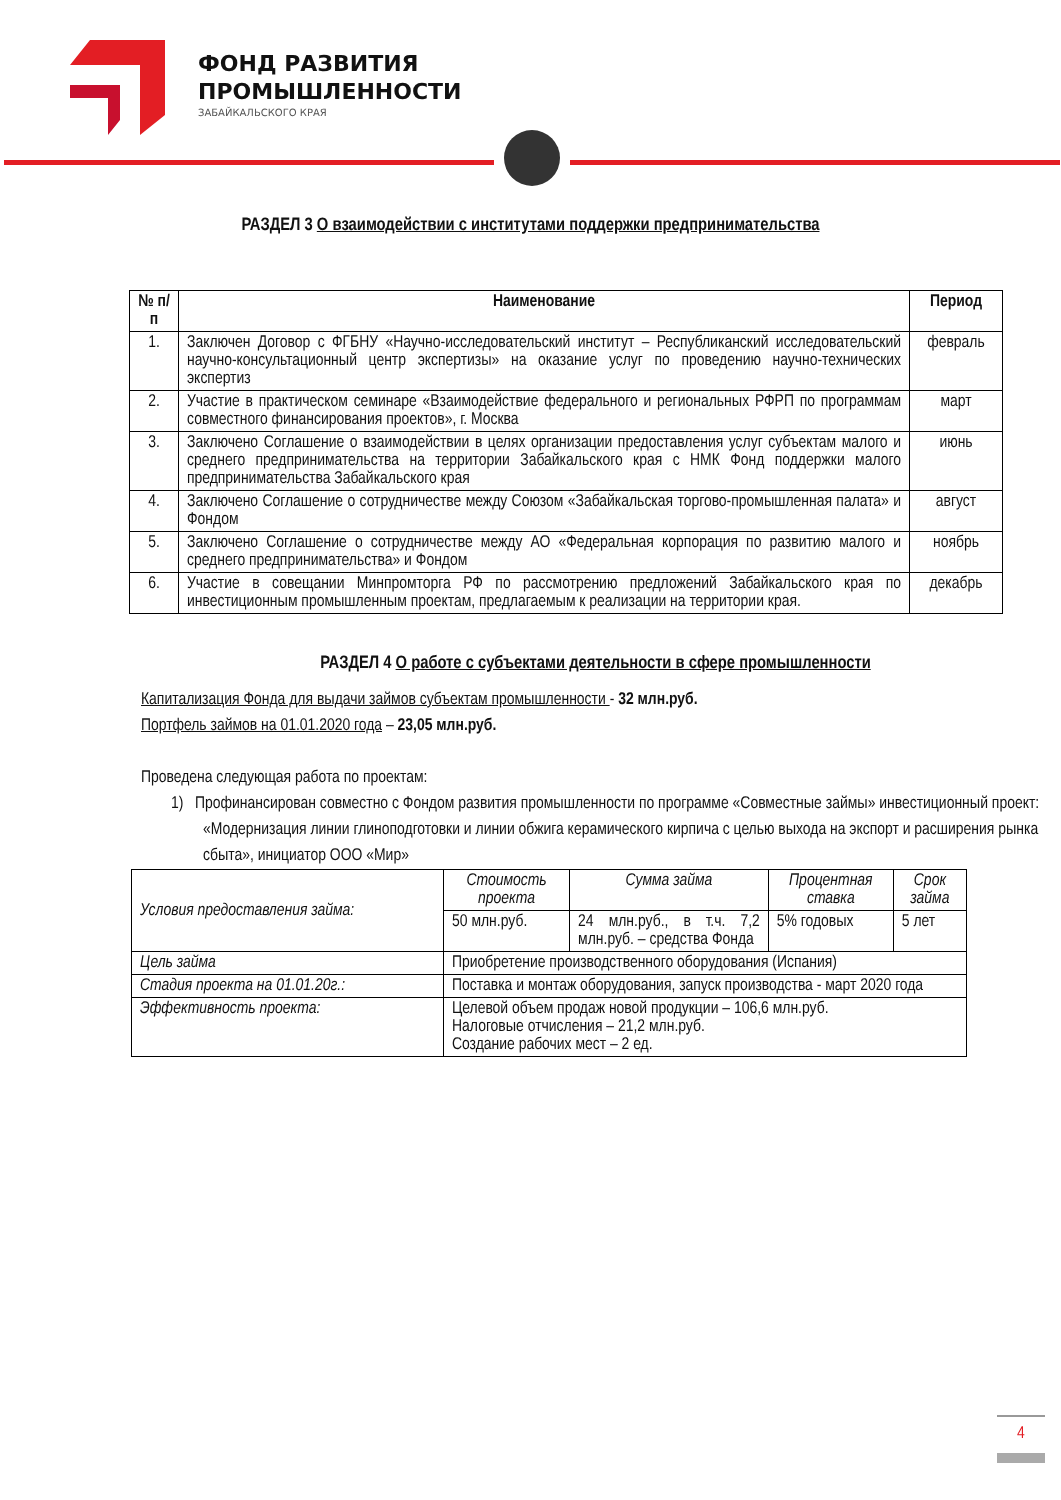ФОНД РАЗВИТИЯ
ПРОМЫШЛЕННОСТИ
ЗАБАЙКАЛЬСКОГО КРАЯ
РАЗДЕЛ 3 О взаимодействии с институтами поддержки предпринимательства
| № п/п | Наименование | Период |
| --- | --- | --- |
| 1. | Заключен Договор с ФГБНУ «Научно-исследовательский институт – Республиканский исследовательский научно-консультационный центр экспертизы» на оказание услуг по проведению научно-технических экспертиз | февраль |
| 2. | Участие в практическом семинаре «Взаимодействие федерального и региональных РФРП по программам совместного финансирования проектов», г. Москва | март |
| 3. | Заключено Соглашение о взаимодействии в целях организации предоставления услуг субъектам малого и среднего предпринимательства на территории Забайкальского края с НМК Фонд поддержки малого предпринимательства Забайкальского края | июнь |
| 4. | Заключено Соглашение о сотрудничестве между Союзом «Забайкальская торгово-промышленная палата» и Фондом | август |
| 5. | Заключено Соглашение о сотрудничестве между АО «Федеральная корпорация по развитию малого и среднего предпринимательства» и Фондом | ноябрь |
| 6. | Участие в совещании Минпромторга РФ по рассмотрению предложений Забайкальского края по инвестиционным промышленным проектам, предлагаемым к реализации на территории края. | декабрь |
РАЗДЕЛ 4 О работе с субъектами деятельности в сфере промышленности
Капитализация Фонда для выдачи займов субъектам промышленности - 32 млн.руб.
Портфель займов на 01.01.2020 года – 23,05 млн.руб.
Проведена следующая работа по проектам:
1) Профинансирован совместно с Фондом развития промышленности по программе «Совместные займы» инвестиционный проект: «Модернизация линии глиноподготовки и линии обжига керамического кирпича с целью выхода на экспорт и расширения рынка сбыта», инициатор ООО «Мир»
| Условия предоставления займа: | Стоимость проекта | Сумма займа | Процентная ставка | Срок займа |
| | 50 млн.руб. | 24 млн.руб., в т.ч. 7,2 млн.руб. – средства Фонда | 5% годовых | 5 лет |
| Цель займа | Приобретение производственного оборудования (Испания) | | | |
| Стадия проекта на 01.01.20г.: | Поставка и монтаж оборудования, запуск производства - март 2020 года | | | |
| Эффективность проекта: | Целевой объем продаж новой продукции – 106,6 млн.руб. Налоговые отчисления – 21,2 млн.руб. Создание рабочих мест – 2 ед. | | | |
4